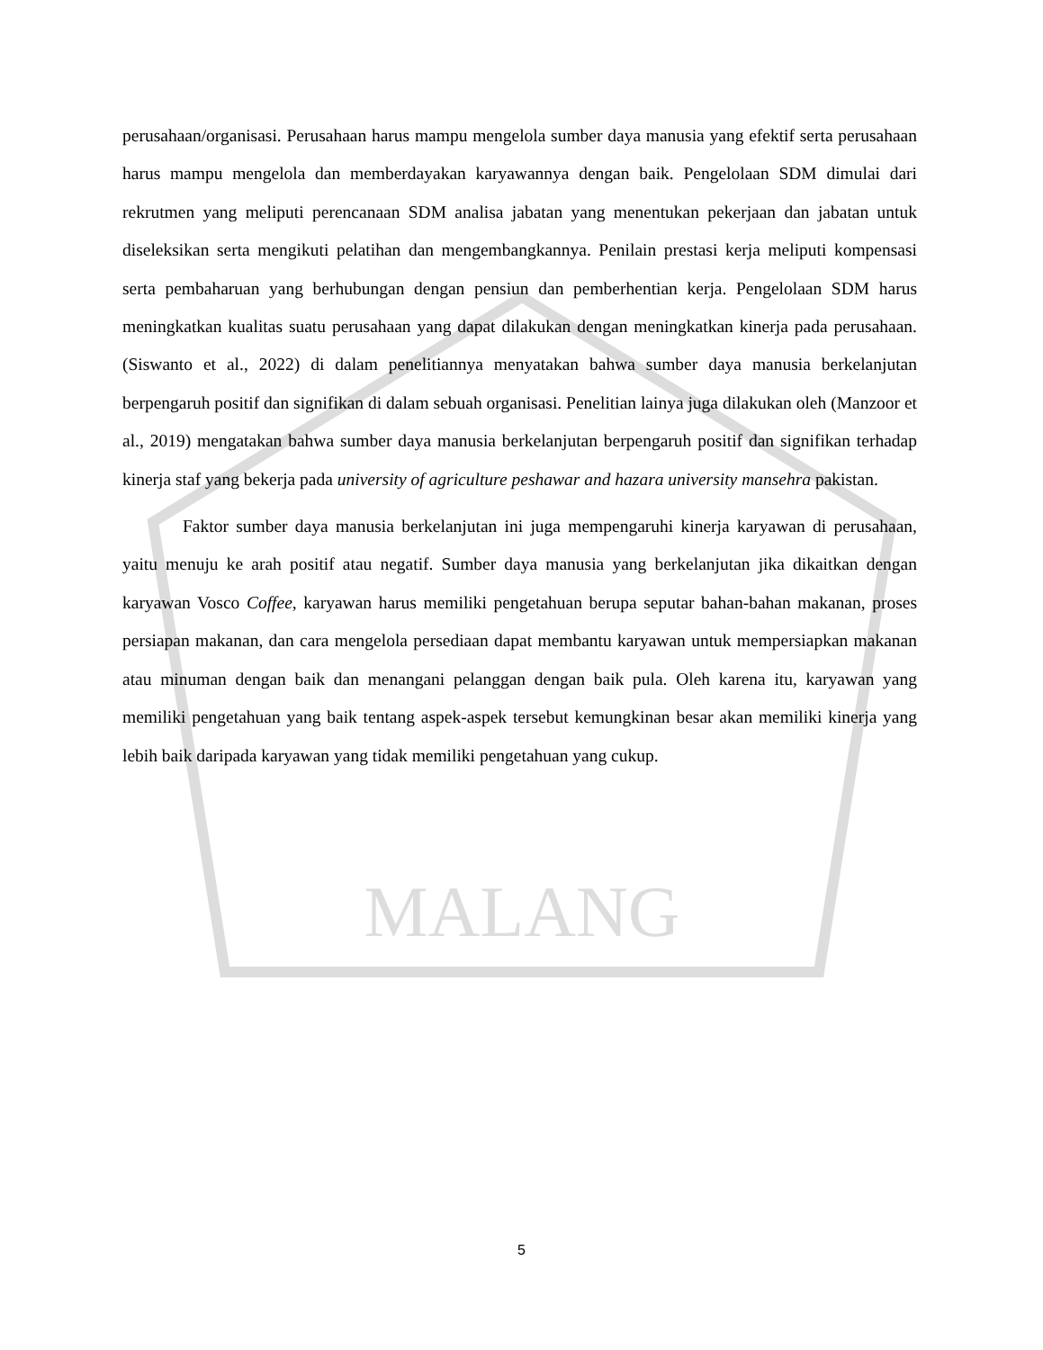MALANG
perusahaan/organisasi. Perusahaan harus mampu mengelola sumber daya manusia yang efektif serta perusahaan harus mampu mengelola dan memberdayakan karyawannya dengan baik. Pengelolaan SDM dimulai dari rekrutmen yang meliputi perencanaan SDM analisa jabatan yang menentukan pekerjaan dan jabatan untuk diseleksikan serta mengikuti pelatihan dan mengembangkannya. Penilain prestasi kerja meliputi kompensasi serta pembaharuan yang berhubungan dengan pensiun dan pemberhentian kerja. Pengelolaan SDM harus meningkatkan kualitas suatu perusahaan yang dapat dilakukan dengan meningkatkan kinerja pada perusahaan. (Siswanto et al., 2022) di dalam penelitiannya menyatakan bahwa sumber daya manusia berkelanjutan berpengaruh positif dan signifikan di dalam sebuah organisasi. Penelitian lainya juga dilakukan oleh (Manzoor et al., 2019) mengatakan bahwa sumber daya manusia berkelanjutan berpengaruh positif dan signifikan terhadap kinerja staf yang bekerja pada university of agriculture peshawar and hazara university mansehra pakistan.
Faktor sumber daya manusia berkelanjutan ini juga mempengaruhi kinerja karyawan di perusahaan, yaitu menuju ke arah positif atau negatif. Sumber daya manusia yang berkelanjutan jika dikaitkan dengan karyawan Vosco Coffee, karyawan harus memiliki pengetahuan berupa seputar bahan-bahan makanan, proses persiapan makanan, dan cara mengelola persediaan dapat membantu karyawan untuk mempersiapkan makanan atau minuman dengan baik dan menangani pelanggan dengan baik pula. Oleh karena itu, karyawan yang memiliki pengetahuan yang baik tentang aspek-aspek tersebut kemungkinan besar akan memiliki kinerja yang lebih baik daripada karyawan yang tidak memiliki pengetahuan yang cukup.
5